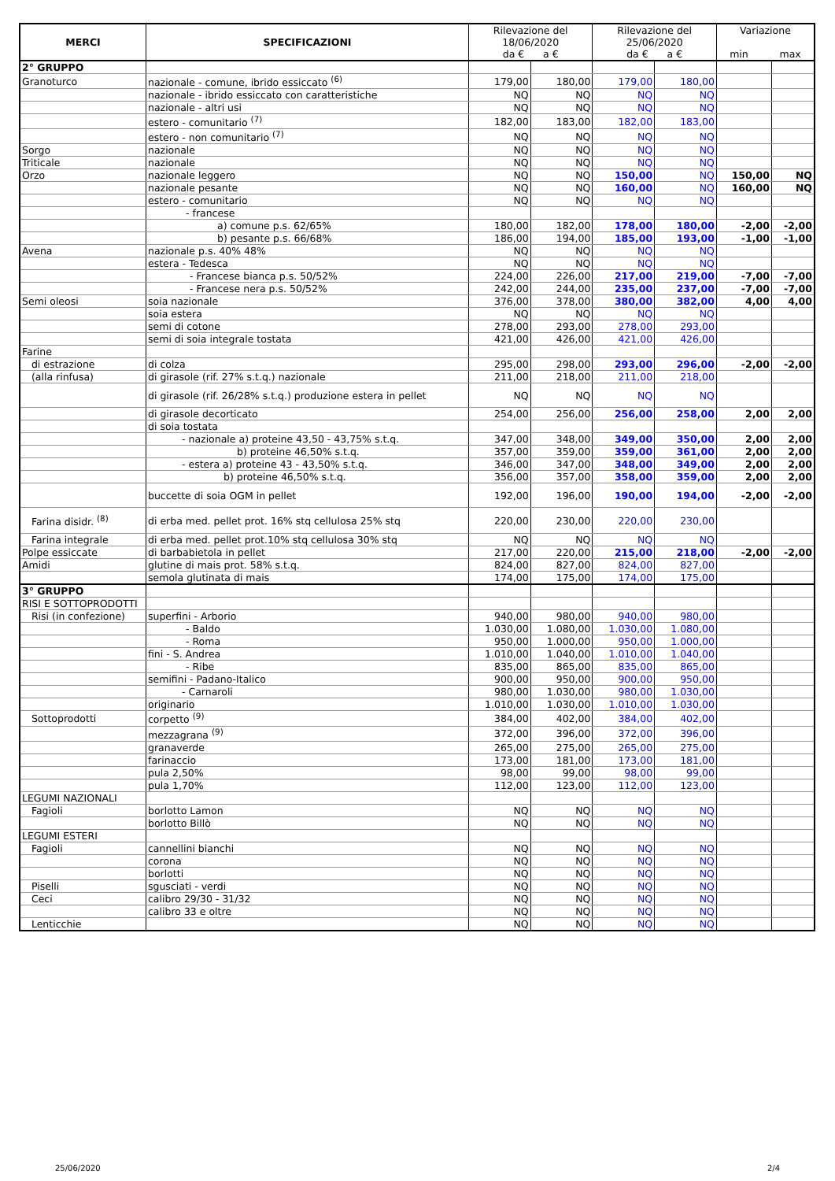| MERCI | SPECIFICAZIONI | Rilevazione del 18/06/2020 da € a € | | Rilevazione del 25/06/2020 da € a € | | Variazione min max | |
| --- | --- | --- | --- | --- | --- | --- | --- |
| 2° GRUPPO | | | | | | | |
| Granoturco | nazionale - comune, ibrido essiccato <sup>(6)</sup> | 179,00 | 180,00 | 179,00 | 180,00 | | |
| | nazionale - ibrido essiccato con caratteristiche | NQ | NQ | NQ | NQ | | |
| | nazionale - altri usi | NQ | NQ | NQ | NQ | | |
| | estero - comunitario <sup>(7)</sup> | 182,00 | 183,00 | 182,00 | 183,00 | | |
| | estero - non comunitario <sup>(7)</sup> | NQ | NQ | NQ | NQ | | |
| Sorgo | nazionale | NQ | NQ | NQ | NQ | | |
| Triticale | nazionale | NQ | NQ | NQ | NQ | | |
| Orzo | nazionale leggero | NQ | NQ | 150,00 | NQ | 150,00 | NQ |
| | nazionale pesante | NQ | NQ | 160,00 | NQ | 160,00 | NQ |
| | estero - comunitario | NQ | NQ | NQ | NQ | | |
| | - francese | | | | | | |
| | a) comune p.s. 62/65% | 180,00 | 182,00 | 178,00 | 180,00 | -2,00 | -2,00 |
| | b) pesante p.s. 66/68% | 186,00 | 194,00 | 185,00 | 193,00 | -1,00 | -1,00 |
| Avena | nazionale p.s. 40% 48% | NQ | NQ | NQ | NQ | | |
| | estera - Tedesca | NQ | NQ | NQ | NQ | | |
| | - Francese bianca p.s. 50/52% | 224,00 | 226,00 | 217,00 | 219,00 | -7,00 | -7,00 |
| | - Francese nera p.s. 50/52% | 242,00 | 244,00 | 235,00 | 237,00 | -7,00 | -7,00 |
| Semi oleosi | soia nazionale | 376,00 | 378,00 | 380,00 | 382,00 | 4,00 | 4,00 |
| | soia estera | NQ | NQ | NQ | NQ | | |
| | semi di cotone | 278,00 | 293,00 | 278,00 | 293,00 | | |
| | semi di soia integrale tostata | 421,00 | 426,00 | 421,00 | 426,00 | | |
| Farine | | | | | | | |
| di estrazione | di colza | 295,00 | 298,00 | 293,00 | 296,00 | -2,00 | -2,00 |
| (alla rinfusa) | di girasole (rif. 27% s.t.q.) nazionale | 211,00 | 218,00 | 211,00 | 218,00 | | |
| | di girasole (rif. 26/28% s.t.q.) produzione estera in pellet | NQ | NQ | NQ | NQ | | |
| | di girasole decorticato | 254,00 | 256,00 | 256,00 | 258,00 | 2,00 | 2,00 |
| | di soia tostata | | | | | | |
| | - nazionale a) proteine 43,50 - 43,75% s.t.q. | 347,00 | 348,00 | 349,00 | 350,00 | 2,00 | 2,00 |
| | b) proteine 46,50% s.t.q. | 357,00 | 359,00 | 359,00 | 361,00 | 2,00 | 2,00 |
| | - estera a) proteine 43 - 43,50% s.t.q. | 346,00 | 347,00 | 348,00 | 349,00 | 2,00 | 2,00 |
| | b) proteine 46,50% s.t.q. | 356,00 | 357,00 | 358,00 | 359,00 | 2,00 | 2,00 |
| | buccette di soia OGM in pellet | 192,00 | 196,00 | 190,00 | 194,00 | -2,00 | -2,00 |
| Farina disidr. <sup>(8)</sup> | di erba med. pellet prot. 16% stq cellulosa 25% stq | 220,00 | 230,00 | 220,00 | 230,00 | | |
| Farina integrale | di erba med. pellet prot.10% stq cellulosa 30% stq | NQ | NQ | NQ | NQ | | |
| Polpe essiccate | di barbabietola in pellet | 217,00 | 220,00 | 215,00 | 218,00 | -2,00 | -2,00 |
| Amidi | glutine di mais prot. 58% s.t.q. | 824,00 | 827,00 | 824,00 | 827,00 | | |
| | semola glutinata di mais | 174,00 | 175,00 | 174,00 | 175,00 | | |
| 3° GRUPPO | | | | | | | |
| RISI E SOTTOPRODOTTI | | | | | | | |
| Risi (in confezione) | superfini - Arborio | 940,00 | 980,00 | 940,00 | 980,00 | | |
| | - Baldo | 1.030,00 | 1.080,00 | 1.030,00 | 1.080,00 | | |
| | - Roma | 950,00 | 1.000,00 | 950,00 | 1.000,00 | | |
| | fini - S. Andrea | 1.010,00 | 1.040,00 | 1.010,00 | 1.040,00 | | |
| | - Ribe | 835,00 | 865,00 | 835,00 | 865,00 | | |
| | semifini - Padano-Italico | 900,00 | 950,00 | 900,00 | 950,00 | | |
| | - Carnaroli | 980,00 | 1.030,00 | 980,00 | 1.030,00 | | |
| | originario | 1.010,00 | 1.030,00 | 1.010,00 | 1.030,00 | | |
| Sottoprodotti | corpetto <sup>(9)</sup> | 384,00 | 402,00 | 384,00 | 402,00 | | |
| | mezzagrana <sup>(9)</sup> | 372,00 | 396,00 | 372,00 | 396,00 | | |
| | granaverde | 265,00 | 275,00 | 265,00 | 275,00 | | |
| | farinaccio | 173,00 | 181,00 | 173,00 | 181,00 | | |
| | pula 2,50% | 98,00 | 99,00 | 98,00 | 99,00 | | |
| | pula 1,70% | 112,00 | 123,00 | 112,00 | 123,00 | | |
| LEGUMI NAZIONALI | | | | | | | |
| Fagioli | borlotto Lamon | NQ | NQ | NQ | NQ | | |
| | borlotto Billò | NQ | NQ | NQ | NQ | | |
| LEGUMI ESTERI | | | | | | | |
| Fagioli | cannellini bianchi | NQ | NQ | NQ | NQ | | |
| | corona | NQ | NQ | NQ | NQ | | |
| | borlotti | NQ | NQ | NQ | NQ | | |
| Piselli | sgusciati - verdi | NQ | NQ | NQ | NQ | | |
| Ceci | calibro 29/30 - 31/32 | NQ | NQ | NQ | NQ | | |
| | calibro 33 e oltre | NQ | NQ | NQ | NQ | | |
| Lenticchie | | NQ | NQ | NQ | NQ | | |
25/06/2020 2/4